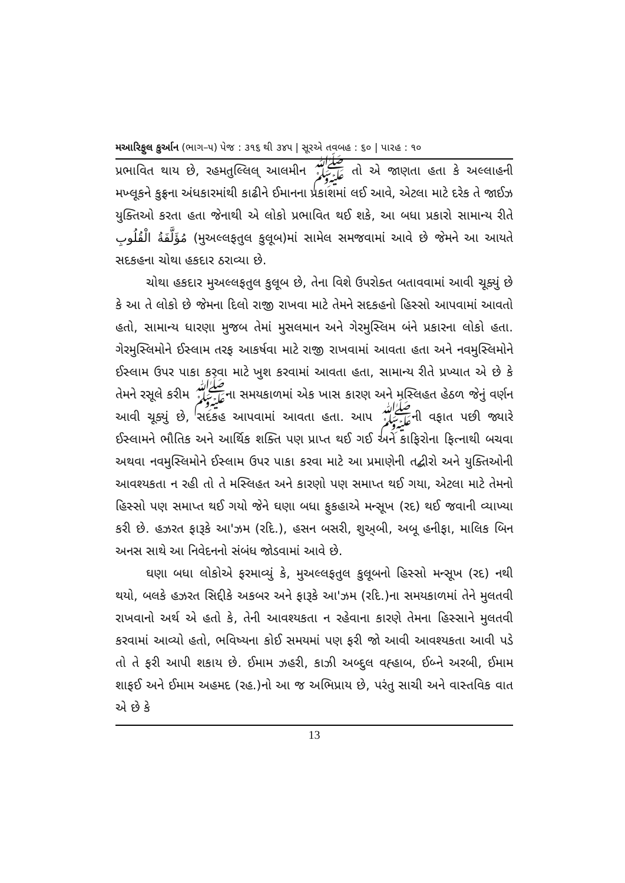મઆરિફુલ કુર્આન (ભાગ–૫) પેજ : ૩૧૬ થી ૩૪૫ | સૂરએ તવબહ : ૬૦ | પારહ : ૧૦
પ્રભાવિત થાય છે, રહમતુલ્લિલ્ આલમીન ﷺ તો એ જાણતા હતા કે અલ્લાહની મખ્લૂકને કુફ્રના અંધકારમાંથી કાઢીને ઈમાનના પ્રકાશમાં લઈ આવે, એટલા માટે દરેક તે જાઈઝ યુક્તિઓ કરતા હતા જેનાથી એ લોકો પ્રભાવિત થઈ શકે, આ બધા પ્રકારો સામાન્ય રીતે مُؤَلَّفَةُ الْقُلُوبِ (મુઅલ્લફતુલ કુલૂબ)માં સામેલ સમજવામાં આવે છે જેમને આ આયતે સદકહના ચોથા હકદાર ઠરાવ્યા છે.
ચોથા હકદાર મુઅલ્લફતુલ કુલૂબ છે, તેના વિશે ઉપરોક્ત બતાવવામાં આવી ચૂક્યું છે કે આ તે લોકો છે જેમના દિલો રાજી રાખવા માટે તેમને સદકહનો હિસ્સો આપવામાં આવતો હતો, સામાન્ય ધારણા મુજબ તેમાં મુસલમાન અને ગેરમુસ્લિમ બંને પ્રકારના લોકો હતા. ગેરમુસ્લિમોને ઈસ્લામ તરફ આકર્ષવા માટે રાજી રાખવામાં આવતા હતા અને નવમુસ્લિમોને ઈસ્લામ ઉપર પાકા કરવા માટે ખુશ કરવામાં આવતા હતા, સામાન્ય રીતે પ્રખ્યાત એ છે કે તેમને રસૂલે કરીમ ﷺના સમયકાળમાં એક ખાસ કારણ અને મસ્લિહત હેઠળ જેનું વર્ણન આવી ચૂક્યું છે, સદકહ આપવામાં આવતા હતા. આપ ﷺની વફાત પછી જ્યારે ઈસ્લામને ભૌતિક અને આર્થિક શક્તિ પણ પ્રાપ્ત થઈ ગઈ અને કાફિરોના ફિત્નાથી બચવા અથવા નવમુસ્લિમોને ઈસ્લામ ઉપર પાકા કરવા માટે આ પ્રમાણેની તદ્બીરો અને યુક્તિઓની આવશ્યકતા ન રહી તો તે મસ્લિહત અને કારણો પણ સમાપ્ત થઈ ગયા, એટલા માટે તેમનો હિસ્સો પણ સમાપ્ત થઈ ગયો જેને ઘણા બધા ફુકહાએ મન્સૂખ (રદ) થઈ જવાની વ્યાખ્યા કરી છે. હઝરત ફારૂકે આ'ઝમ (રદિ.), હસન બસરી, શુઅ્બી, અબૂ હનીફા, માલિક બિન અનસ સાથે આ નિવેદનનો સંબંધ જોડવામાં આવે છે.
ઘણા બધા લોકોએ ફરમાવ્યું કે, મુઅલ્લફતુલ કુલૂબનો હિસ્સો મન્સૂખ (રદ) નથી થયો, બલકે હઝરત સિદ્દીકે અકબર અને ફારૂકે આ'ઝમ (રદિ.)ના સમયકાળમાં તેને મુલતવી રાખવાનો અર્થ એ હતો કે, તેની આવશ્યકતા ન રહેવાના કારણે તેમના હિસ્સાને મુલતવી કરવામાં આવ્યો હતો, ભવિષ્યના કોઈ સમયમાં પણ ફરી જો આવી આવશ્યકતા આવી પડે તો તે ફરી આપી શકાય છે. ઈમામ ઝહરી, કાઝી અબ્દુલ વહ્હાબ, ઈબ્ને અરબી, ઈમામ શાફઈ અને ઈમામ અહમદ (રહ.)નો આ જ અભિપ્રાય છે, પરંતુ સાચી અને વાસ્તવિક વાત એ છે કે
13